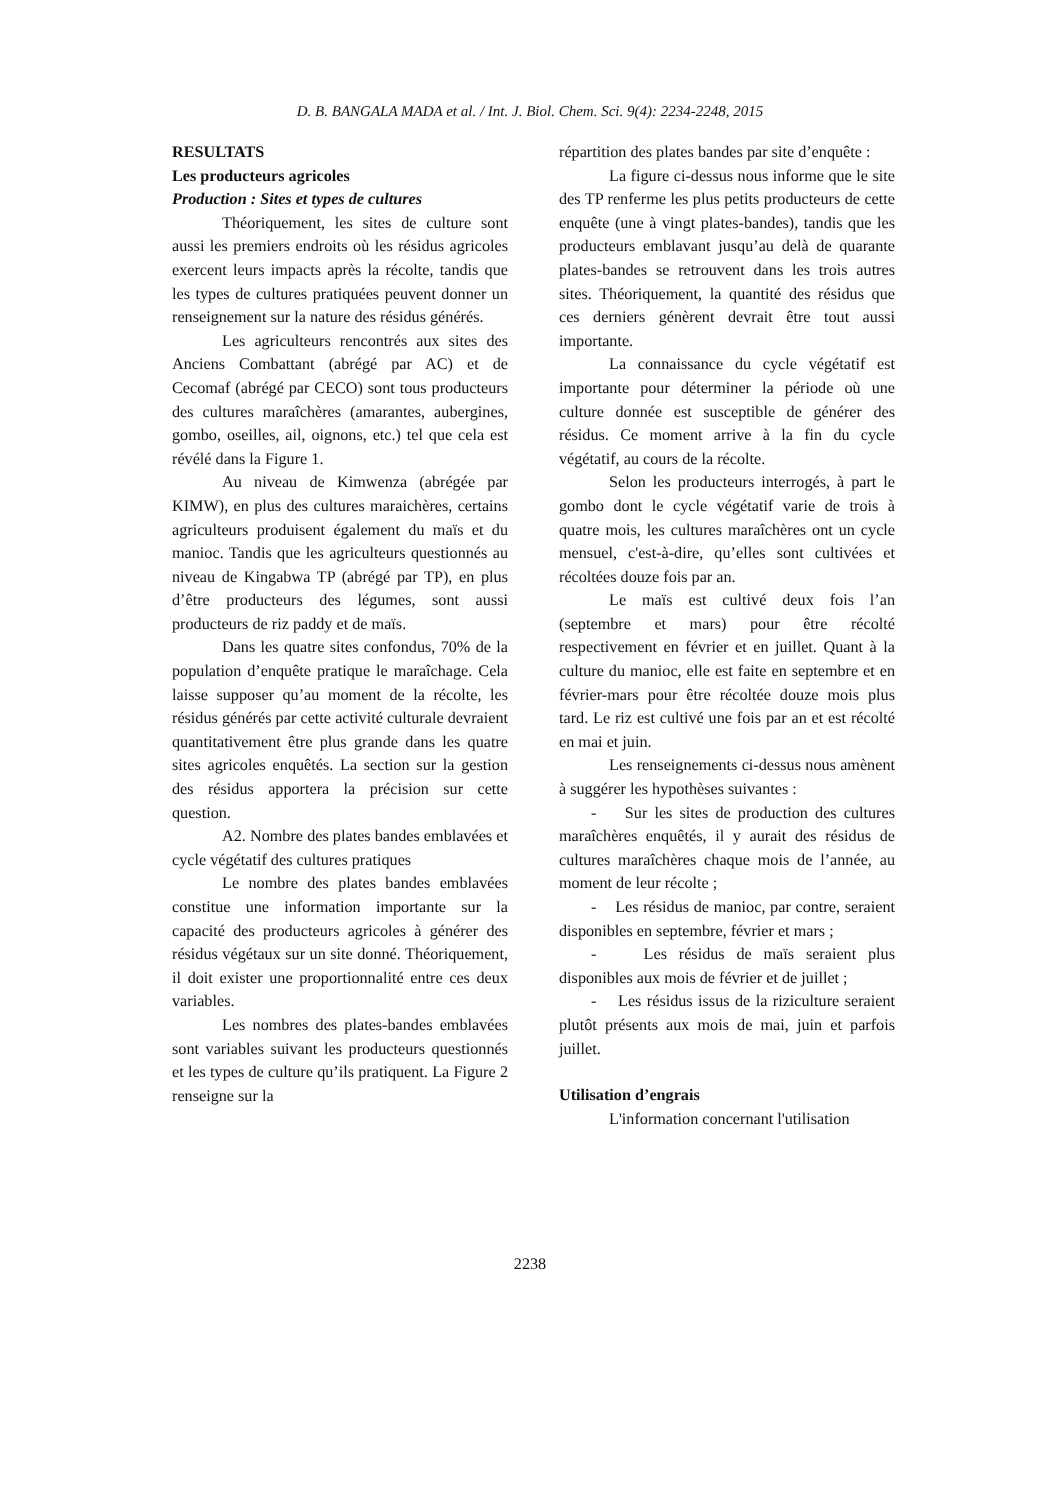D. B. BANGALA MADA et al. / Int. J. Biol. Chem. Sci. 9(4): 2234-2248, 2015
RESULTATS
Les producteurs agricoles
Production : Sites et types de cultures
Théoriquement, les sites de culture sont aussi les premiers endroits où les résidus agricoles exercent leurs impacts après la récolte, tandis que les types de cultures pratiquées peuvent donner un renseignement sur la nature des résidus générés.
Les agriculteurs rencontrés aux sites des Anciens Combattant (abrégé par AC) et de Cecomaf (abrégé par CECO) sont tous producteurs des cultures maraîchères (amarantes, aubergines, gombo, oseilles, ail, oignons, etc.) tel que cela est révélé dans la Figure 1.
Au niveau de Kimwenza (abrégée par KIMW), en plus des cultures maraichères, certains agriculteurs produisent également du maïs et du manioc. Tandis que les agriculteurs questionnés au niveau de Kingabwa TP (abrégé par TP), en plus d’être producteurs des légumes, sont aussi producteurs de riz paddy et de maïs.
Dans les quatre sites confondus, 70% de la population d’enquête pratique le maraîchage. Cela laisse supposer qu’au moment de la récolte, les résidus générés par cette activité culturale devraient quantitativement être plus grande dans les quatre sites agricoles enquêtés. La section sur la gestion des résidus apportera la précision sur cette question.
A2. Nombre des plates bandes emblavées et cycle végétatif des cultures pratiques
Le nombre des plates bandes emblavées constitue une information importante sur la capacité des producteurs agricoles à générer des résidus végétaux sur un site donné. Théoriquement, il doit exister une proportionnalité entre ces deux variables.
Les nombres des plates-bandes emblavées sont variables suivant les producteurs questionnés et les types de culture qu’ils pratiquent. La Figure 2 renseigne sur la
répartition des plates bandes par site d’enquête :
La figure ci-dessus nous informe que le site des TP renferme les plus petits producteurs de cette enquête (une à vingt plates-bandes), tandis que les producteurs emblavant jusqu’au delà de quarante plates-bandes se retrouvent dans les trois autres sites. Théoriquement, la quantité des résidus que ces derniers génèrent devrait être tout aussi importante.
La connaissance du cycle végétatif est importante pour déterminer la période où une culture donnée est susceptible de générer des résidus. Ce moment arrive à la fin du cycle végétatif, au cours de la récolte.
Selon les producteurs interrogés, à part le gombo dont le cycle végétatif varie de trois à quatre mois, les cultures maraîchères ont un cycle mensuel, c'est-à-dire, qu’elles sont cultivées et récoltées douze fois par an.
Le maïs est cultivé deux fois l’an (septembre et mars) pour être récolté respectivement en février et en juillet. Quant à la culture du manioc, elle est faite en septembre et en février-mars pour être récoltée douze mois plus tard. Le riz est cultivé une fois par an et est récolté en mai et juin.
Les renseignements ci-dessus nous amènent à suggérer les hypothèses suivantes :
- Sur les sites de production des cultures maraîchères enquêtés, il y aurait des résidus de cultures maraîchères chaque mois de l’année, au moment de leur récolte ;
- Les résidus de manioc, par contre, seraient disponibles en septembre, février et mars ;
- Les résidus de maïs seraient plus disponibles aux mois de février et de juillet ;
- Les résidus issus de la riziculture seraient plutôt présents aux mois de mai, juin et parfois juillet.
Utilisation d’engrais
L'information concernant l'utilisation
2238